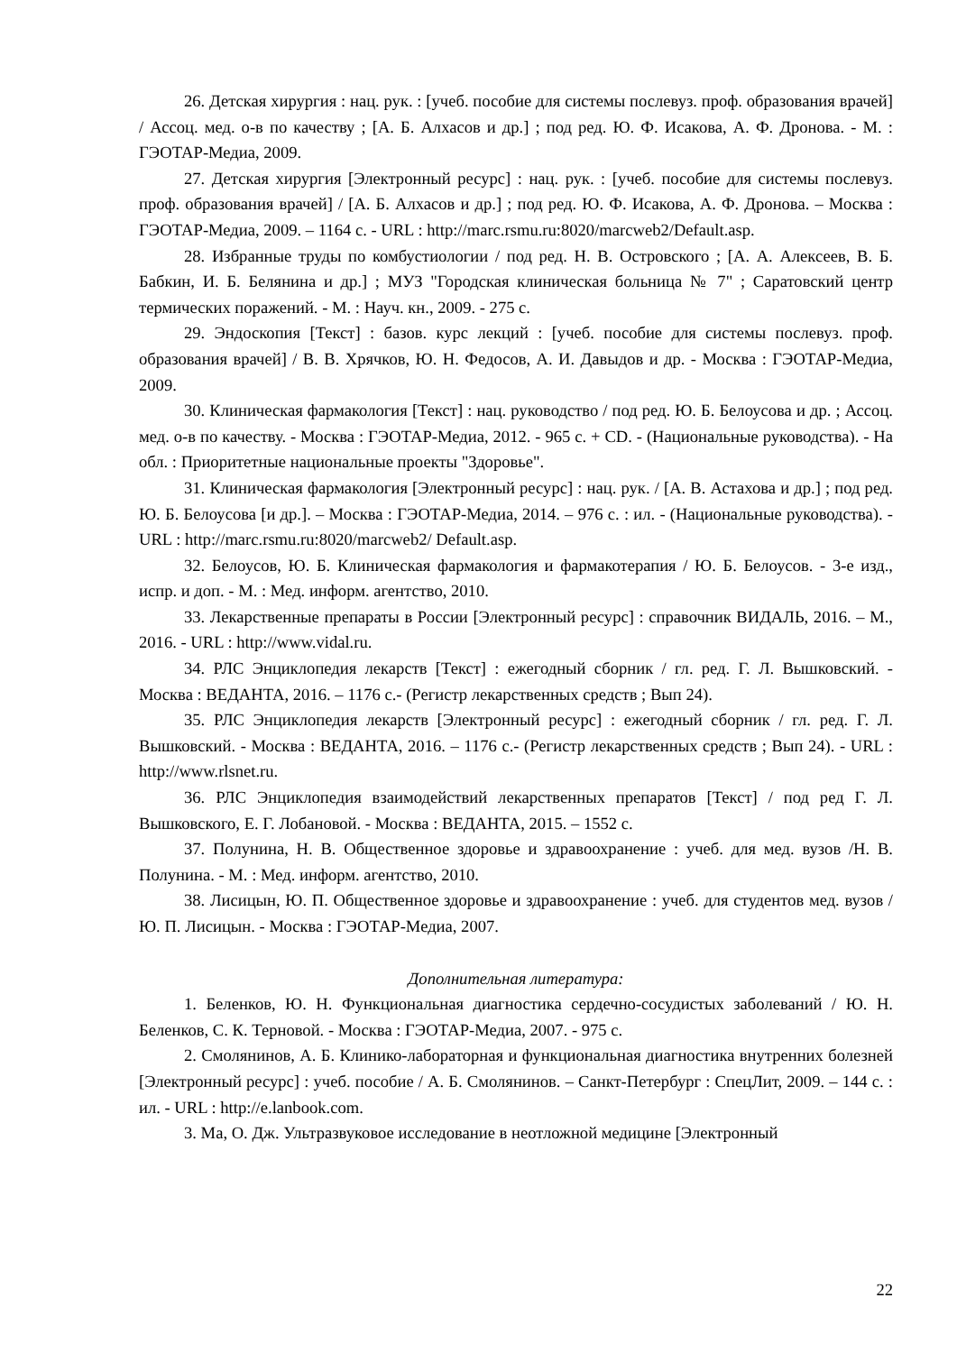26. Детская хирургия : нац. рук. : [учеб. пособие для системы послевуз. проф. образования врачей] / Ассоц. мед. о-в по качеству ; [А. Б. Алхасов и др.] ; под ред. Ю. Ф. Исакова, А. Ф. Дронова. - М. : ГЭОТАР-Медиа, 2009.
27. Детская хирургия [Электронный ресурс] : нац. рук. : [учеб. пособие для системы послевуз. проф. образования врачей] / [А. Б. Алхасов и др.] ; под ред. Ю. Ф. Исакова, А. Ф. Дронова. – Москва : ГЭОТАР-Медиа, 2009. – 1164 с. - URL : http://marc.rsmu.ru:8020/marcweb2/Default.asp.
28. Избранные труды по комбустиологии / под ред. Н. В. Островского ; [А. А. Алексеев, В. Б. Бабкин, И. Б. Белянина и др.] ; МУЗ "Городская клиническая больница № 7" ; Саратовский центр термических поражений. - М. : Науч. кн., 2009. - 275 с.
29. Эндоскопия [Текст] : базов. курс лекций : [учеб. пособие для системы послевуз. проф. образования врачей] / В. В. Хрячков, Ю. Н. Федосов, А. И. Давыдов и др. - Москва : ГЭОТАР-Медиа, 2009.
30. Клиническая фармакология [Текст] : нац. руководство / под ред. Ю. Б. Белоусова и др. ; Ассоц. мед. о-в по качеству. - Москва : ГЭОТАР-Медиа, 2012. - 965 с. + CD. - (Национальные руководства). - На обл. : Приоритетные национальные проекты "Здоровье".
31. Клиническая фармакология [Электронный ресурс] : нац. рук. / [А. В. Астахова и др.] ; под ред. Ю. Б. Белоусова [и др.]. – Москва : ГЭОТАР-Медиа, 2014. – 976 с. : ил. - (Национальные руководства). - URL : http://marc.rsmu.ru:8020/marcweb2/ Default.asp.
32. Белоусов, Ю. Б. Клиническая фармакология и фармакотерапия / Ю. Б. Белоусов. - 3-е изд., испр. и доп. - М. : Мед. информ. агентство, 2010.
33. Лекарственные препараты в России [Электронный ресурс] : справочник ВИДАЛЬ, 2016. – М., 2016. - URL : http://www.vidal.ru.
34. РЛС Энциклопедия лекарств [Текст] : ежегодный сборник / гл. ред. Г. Л. Вышковский. - Москва : ВЕДАНТА, 2016. – 1176 с.- (Регистр лекарственных средств ; Вып 24).
35. РЛС Энциклопедия лекарств [Электронный ресурс] : ежегодный сборник / гл. ред. Г. Л. Вышковский. - Москва : ВЕДАНТА, 2016. – 1176 с.- (Регистр лекарственных средств ; Вып 24). - URL : http://www.rlsnet.ru.
36. РЛС Энциклопедия взаимодействий лекарственных препаратов [Текст] / под ред Г. Л. Вышковского, Е. Г. Лобановой. - Москва : ВЕДАНТА, 2015. – 1552 с.
37. Полунина, Н. В. Общественное здоровье и здравоохранение : учеб. для мед. вузов /Н. В. Полунина. - М. : Мед. информ. агентство, 2010.
38. Лисицын, Ю. П. Общественное здоровье и здравоохранение : учеб. для студентов мед. вузов / Ю. П. Лисицын. - Москва : ГЭОТАР-Медиа, 2007.
Дополнительная литература:
1. Беленков, Ю. Н. Функциональная диагностика сердечно-сосудистых заболеваний / Ю. Н. Беленков, С. К. Терновой. - Москва : ГЭОТАР-Медиа, 2007. - 975 с.
2. Смолянинов, А. Б. Клинико-лабораторная и функциональная диагностика внутренних болезней [Электронный ресурс] : учеб. пособие / А. Б. Смолянинов. – Санкт-Петербург : СпецЛит, 2009. – 144 с. : ил. - URL : http://e.lanbook.com.
3. Ма, О. Дж. Ультразвуковое исследование в неотложной медицине [Электронный
22